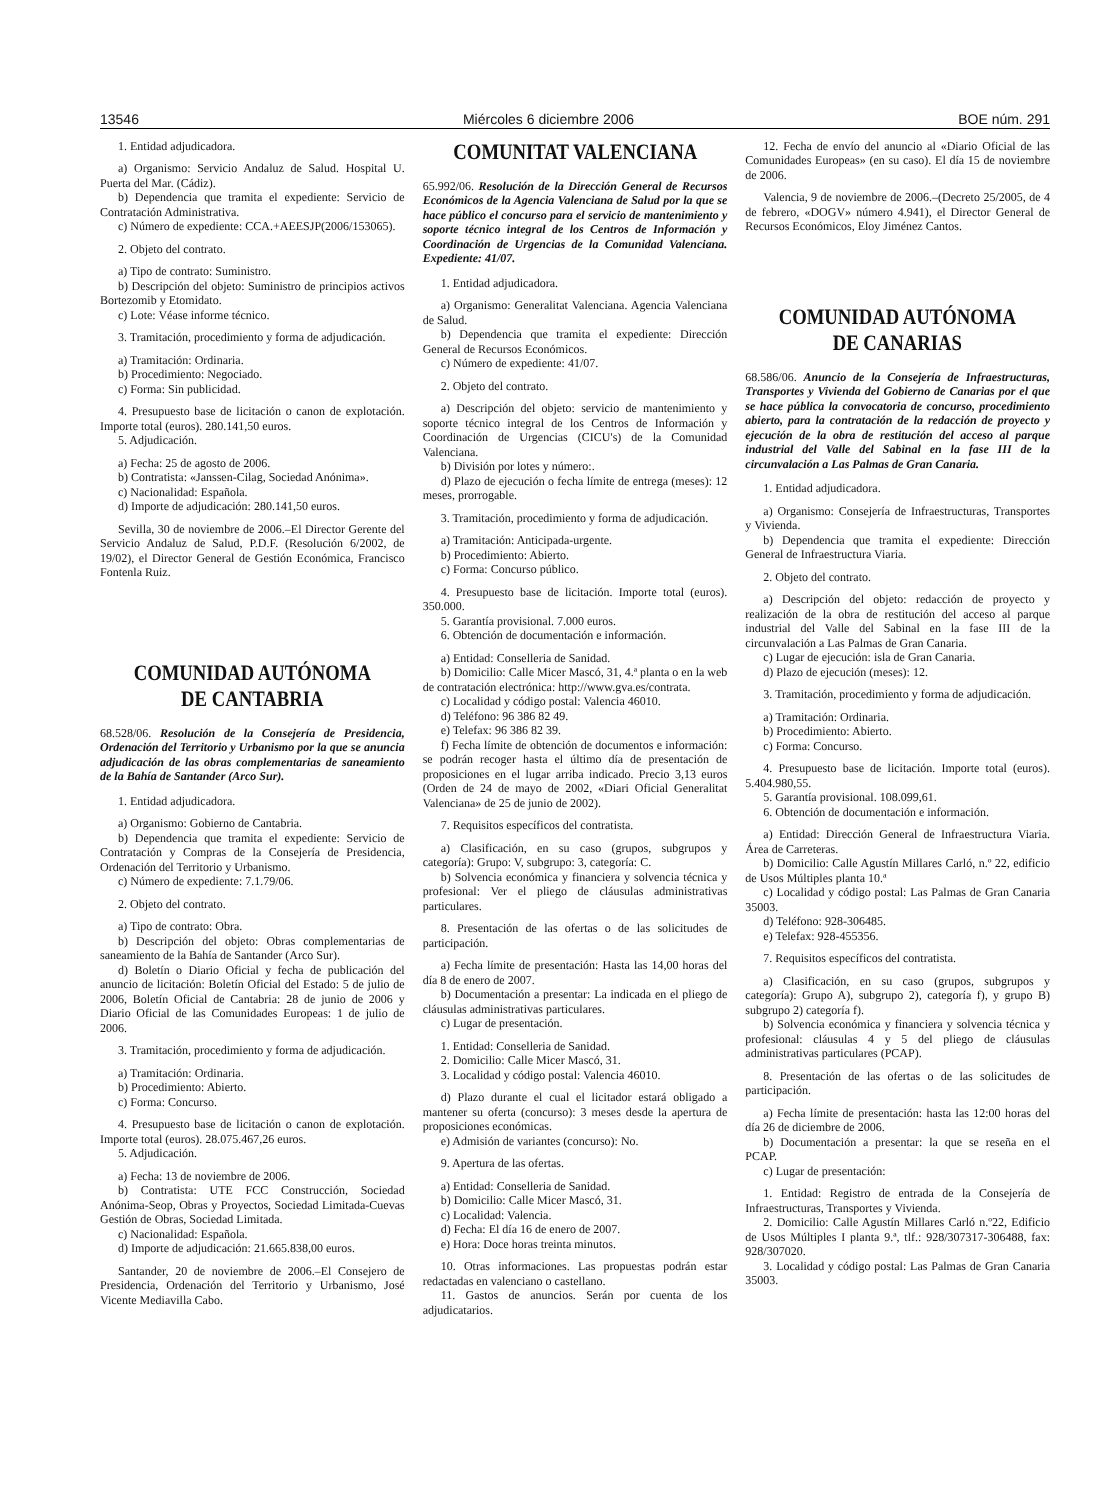13546 Miércoles 6 diciembre 2006 BOE núm. 291
1. Entidad adjudicadora.
a) Organismo: Servicio Andaluz de Salud. Hospital U. Puerta del Mar. (Cádiz).
b) Dependencia que tramita el expediente: Servicio de Contratación Administrativa.
c) Número de expediente: CCA.+AEESJP(2006/153065).
2. Objeto del contrato.
a) Tipo de contrato: Suministro.
b) Descripción del objeto: Suministro de principios activos Bortezomib y Etomidato.
c) Lote: Véase informe técnico.
3. Tramitación, procedimiento y forma de adjudicación.
a) Tramitación: Ordinaria.
b) Procedimiento: Negociado.
c) Forma: Sin publicidad.
4. Presupuesto base de licitación o canon de explotación. Importe total (euros). 280.141,50 euros.
5. Adjudicación.
a) Fecha: 25 de agosto de 2006.
b) Contratista: «Janssen-Cilag, Sociedad Anónima».
c) Nacionalidad: Española.
d) Importe de adjudicación: 280.141,50 euros.
Sevilla, 30 de noviembre de 2006.–El Director Gerente del Servicio Andaluz de Salud, P.D.F. (Resolución 6/2002, de 19/02), el Director General de Gestión Económica, Francisco Fontenla Ruiz.
COMUNIDAD AUTÓNOMA
DE CANTABRIA
68.528/06. Resolución de la Consejería de Presidencia, Ordenación del Territorio y Urbanismo por la que se anuncia adjudicación de las obras complementarias de saneamiento de la Bahía de Santander (Arco Sur).
1. Entidad adjudicadora.
a) Organismo: Gobierno de Cantabria.
b) Dependencia que tramita el expediente: Servicio de Contratación y Compras de la Consejería de Presidencia, Ordenación del Territorio y Urbanismo.
c) Número de expediente: 7.1.79/06.
2. Objeto del contrato.
a) Tipo de contrato: Obra.
b) Descripción del objeto: Obras complementarias de saneamiento de la Bahía de Santander (Arco Sur).
d) Boletín o Diario Oficial y fecha de publicación del anuncio de licitación: Boletín Oficial del Estado: 5 de julio de 2006, Boletín Oficial de Cantabria: 28 de junio de 2006 y Diario Oficial de las Comunidades Europeas: 1 de julio de 2006.
3. Tramitación, procedimiento y forma de adjudicación.
a) Tramitación: Ordinaria.
b) Procedimiento: Abierto.
c) Forma: Concurso.
4. Presupuesto base de licitación o canon de explotación. Importe total (euros). 28.075.467,26 euros.
5. Adjudicación.
a) Fecha: 13 de noviembre de 2006.
b) Contratista: UTE FCC Construcción, Sociedad Anónima-Seop, Obras y Proyectos, Sociedad Limitada-Cuevas Gestión de Obras, Sociedad Limitada.
c) Nacionalidad: Española.
d) Importe de adjudicación: 21.665.838,00 euros.
Santander, 20 de noviembre de 2006.–El Consejero de Presidencia, Ordenación del Territorio y Urbanismo, José Vicente Mediavilla Cabo.
COMUNITAT VALENCIANA
65.992/06. Resolución de la Dirección General de Recursos Económicos de la Agencia Valenciana de Salud por la que se hace público el concurso para el servicio de mantenimiento y soporte técnico integral de los Centros de Información y Coordinación de Urgencias de la Comunidad Valenciana. Expediente: 41/07.
1. Entidad adjudicadora.
a) Organismo: Generalitat Valenciana. Agencia Valenciana de Salud.
b) Dependencia que tramita el expediente: Dirección General de Recursos Económicos.
c) Número de expediente: 41/07.
2. Objeto del contrato.
a) Descripción del objeto: servicio de mantenimiento y soporte técnico integral de los Centros de Información y Coordinación de Urgencias (CICU's) de la Comunidad Valenciana.
b) División por lotes y número:.
d) Plazo de ejecución o fecha límite de entrega (meses): 12 meses, prorrogable.
3. Tramitación, procedimiento y forma de adjudicación.
a) Tramitación: Anticipada-urgente.
b) Procedimiento: Abierto.
c) Forma: Concurso público.
4. Presupuesto base de licitación. Importe total (euros). 350.000.
5. Garantía provisional. 7.000 euros.
6. Obtención de documentación e información.
a) Entidad: Conselleria de Sanidad.
b) Domicilio: Calle Micer Mascó, 31, 4.ª planta o en la web de contratación electrónica: http://www.gva.es/contrata.
c) Localidad y código postal: Valencia 46010.
d) Teléfono: 96 386 82 49.
e) Telefax: 96 386 82 39.
f) Fecha límite de obtención de documentos e información: se podrán recoger hasta el último día de presentación de proposiciones en el lugar arriba indicado. Precio 3,13 euros (Orden de 24 de mayo de 2002, «Diari Oficial Generalitat Valenciana» de 25 de junio de 2002).
7. Requisitos específicos del contratista.
a) Clasificación, en su caso (grupos, subgrupos y categoría): Grupo: V, subgrupo: 3, categoría: C.
b) Solvencia económica y financiera y solvencia técnica y profesional: Ver el pliego de cláusulas administrativas particulares.
8. Presentación de las ofertas o de las solicitudes de participación.
a) Fecha límite de presentación: Hasta las 14,00 horas del día 8 de enero de 2007.
b) Documentación a presentar: La indicada en el pliego de cláusulas administrativas particulares.
c) Lugar de presentación.
1. Entidad: Conselleria de Sanidad.
2. Domicilio: Calle Micer Mascó, 31.
3. Localidad y código postal: Valencia 46010.
d) Plazo durante el cual el licitador estará obligado a mantener su oferta (concurso): 3 meses desde la apertura de proposiciones económicas.
e) Admisión de variantes (concurso): No.
9. Apertura de las ofertas.
a) Entidad: Conselleria de Sanidad.
b) Domicilio: Calle Micer Mascó, 31.
c) Localidad: Valencia.
d) Fecha: El día 16 de enero de 2007.
e) Hora: Doce horas treinta minutos.
10. Otras informaciones. Las propuestas podrán estar redactadas en valenciano o castellano.
11. Gastos de anuncios. Serán por cuenta de los adjudicatarios.
12. Fecha de envío del anuncio al «Diario Oficial de las Comunidades Europeas» (en su caso). El día 15 de noviembre de 2006.
Valencia, 9 de noviembre de 2006.–(Decreto 25/2005, de 4 de febrero, «DOGV» número 4.941), el Director General de Recursos Económicos, Eloy Jiménez Cantos.
COMUNIDAD AUTÓNOMA
DE CANARIAS
68.586/06. Anuncio de la Consejería de Infraestructuras, Transportes y Vivienda del Gobierno de Canarias por el que se hace pública la convocatoria de concurso, procedimiento abierto, para la contratación de la redacción de proyecto y ejecución de la obra de restitución del acceso al parque industrial del Valle del Sabinal en la fase III de la circunvalación a Las Palmas de Gran Canaria.
1. Entidad adjudicadora.
a) Organismo: Consejería de Infraestructuras, Transportes y Vivienda.
b) Dependencia que tramita el expediente: Dirección General de Infraestructura Viaria.
2. Objeto del contrato.
a) Descripción del objeto: redacción de proyecto y realización de la obra de restitución del acceso al parque industrial del Valle del Sabinal en la fase III de la circunvalación a Las Palmas de Gran Canaria.
c) Lugar de ejecución: isla de Gran Canaria.
d) Plazo de ejecución (meses): 12.
3. Tramitación, procedimiento y forma de adjudicación.
a) Tramitación: Ordinaria.
b) Procedimiento: Abierto.
c) Forma: Concurso.
4. Presupuesto base de licitación. Importe total (euros). 5.404.980,55.
5. Garantía provisional. 108.099,61.
6. Obtención de documentación e información.
a) Entidad: Dirección General de Infraestructura Viaria. Área de Carreteras.
b) Domicilio: Calle Agustín Millares Carló, n.º 22, edificio de Usos Múltiples planta 10.ª
c) Localidad y código postal: Las Palmas de Gran Canaria 35003.
d) Teléfono: 928-306485.
e) Telefax: 928-455356.
7. Requisitos específicos del contratista.
a) Clasificación, en su caso (grupos, subgrupos y categoría): Grupo A), subgrupo 2), categoría f), y grupo B) subgrupo 2) categoría f).
b) Solvencia económica y financiera y solvencia técnica y profesional: cláusulas 4 y 5 del pliego de cláusulas administrativas particulares (PCAP).
8. Presentación de las ofertas o de las solicitudes de participación.
a) Fecha límite de presentación: hasta las 12:00 horas del día 26 de diciembre de 2006.
b) Documentación a presentar: la que se reseña en el PCAP.
c) Lugar de presentación:
1. Entidad: Registro de entrada de la Consejería de Infraestructuras, Transportes y Vivienda.
2. Domicilio: Calle Agustín Millares Carló n.º22, Edificio de Usos Múltiples I planta 9.ª, tlf.: 928/307317-306488, fax: 928/307020.
3. Localidad y código postal: Las Palmas de Gran Canaria 35003.